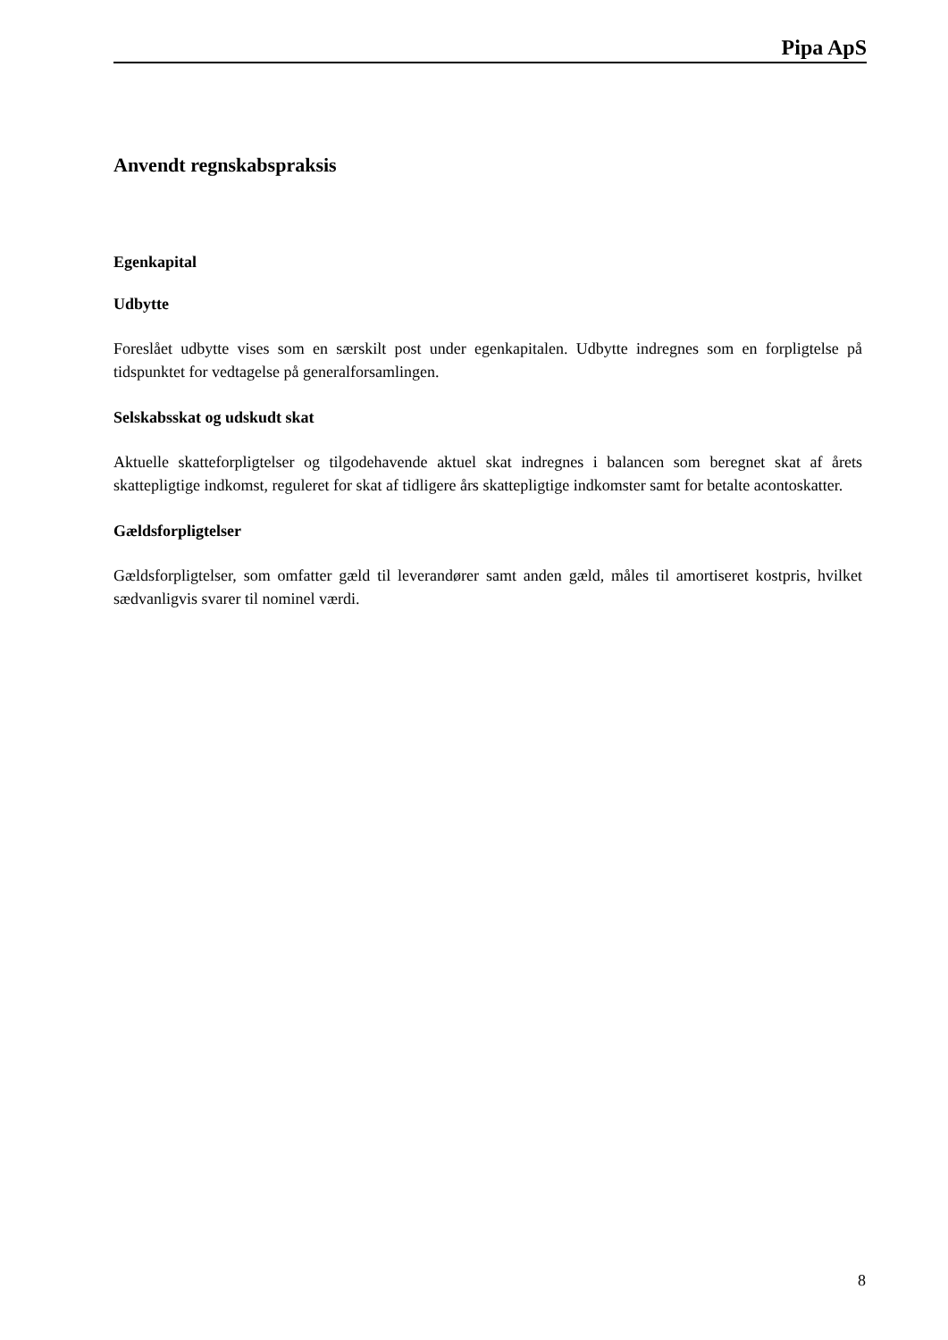Pipa ApS
Anvendt regnskabspraksis
Egenkapital
Udbytte
Foreslået udbytte vises som en særskilt post under egenkapitalen. Udbytte indregnes som en forpligtelse på tidspunktet for vedtagelse på generalforsamlingen.
Selskabsskat og udskudt skat
Aktuelle skatteforpligtelser og tilgodehavende aktuel skat indregnes i balancen som beregnet skat af årets skattepligtige indkomst, reguleret for skat af tidligere års skattepligtige indkomster samt for betalte acontoskatter.
Gældsforpligtelser
Gældsforpligtelser, som omfatter gæld til leverandører samt anden gæld, måles til amortiseret kostpris, hvilket sædvanligvis svarer til nominel værdi.
8